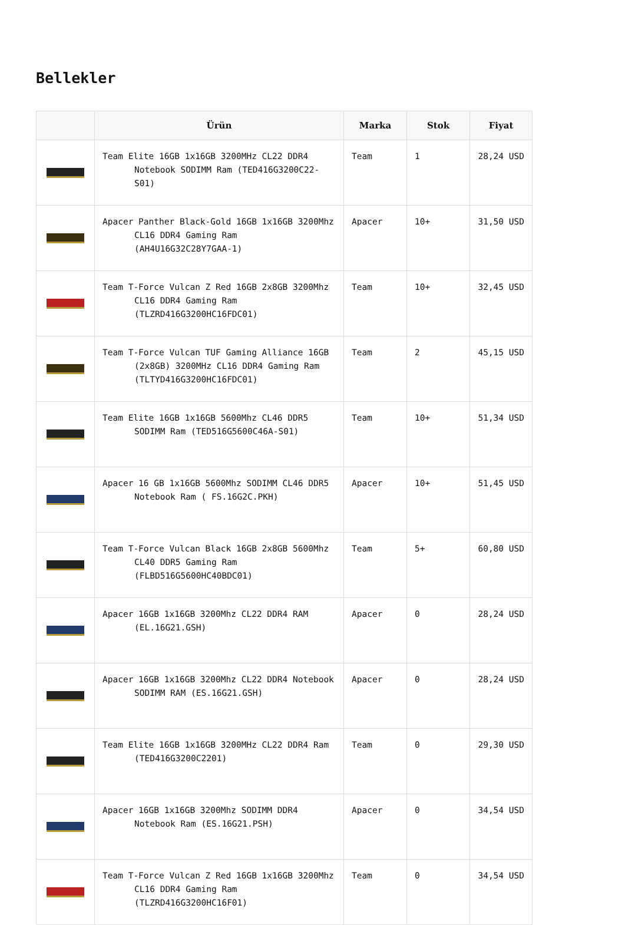Bellekler
| | Ürün | Marka | Stok | Fiyat |
| --- | --- | --- | --- | --- |
| | Team Elite 16GB 1x16GB 3200MHz CL22 DDR4 Notebook SODIMM Ram (TED416G3200C22-S01) | Team | 1 | 28,24 USD |
| | Apacer Panther Black-Gold 16GB 1x16GB 3200Mhz CL16 DDR4 Gaming Ram (AH4U16G32C28Y7GAA-1) | Apacer | 10+ | 31,50 USD |
| | Team T-Force Vulcan Z Red 16GB 2x8GB 3200Mhz CL16 DDR4 Gaming Ram (TLZRD416G3200HC16FDC01) | Team | 10+ | 32,45 USD |
| | Team T-Force Vulcan TUF Gaming Alliance 16GB (2x8GB) 3200MHz CL16 DDR4 Gaming Ram (TLTYD416G3200HC16FDC01) | Team | 2 | 45,15 USD |
| | Team Elite 16GB 1x16GB 5600Mhz CL46 DDR5 SODIMM Ram (TED516G5600C46A-S01) | Team | 10+ | 51,34 USD |
| | Apacer 16 GB 1x16GB 5600Mhz SODIMM CL46 DDR5 Notebook Ram ( FS.16G2C.PKH) | Apacer | 10+ | 51,45 USD |
| | Team T-Force Vulcan Black 16GB 2x8GB 5600Mhz CL40 DDR5 Gaming Ram (FLBD516G5600HC40BDC01) | Team | 5+ | 60,80 USD |
| | Apacer 16GB 1x16GB 3200Mhz CL22 DDR4 RAM (EL.16G21.GSH) | Apacer | 0 | 28,24 USD |
| | Apacer 16GB 1x16GB 3200Mhz CL22 DDR4 Notebook SODIMM RAM (ES.16G21.GSH) | Apacer | 0 | 28,24 USD |
| | Team Elite 16GB 1x16GB 3200MHz CL22 DDR4 Ram (TED416G3200C2201) | Team | 0 | 29,30 USD |
| | Apacer 16GB 1x16GB 3200Mhz SODIMM DDR4 Notebook Ram (ES.16G21.PSH) | Apacer | 0 | 34,54 USD |
| | Team T-Force Vulcan Z Red 16GB 1x16GB 3200Mhz CL16 DDR4 Gaming Ram (TLZRD416G3200HC16F01) | Team | 0 | 34,54 USD |